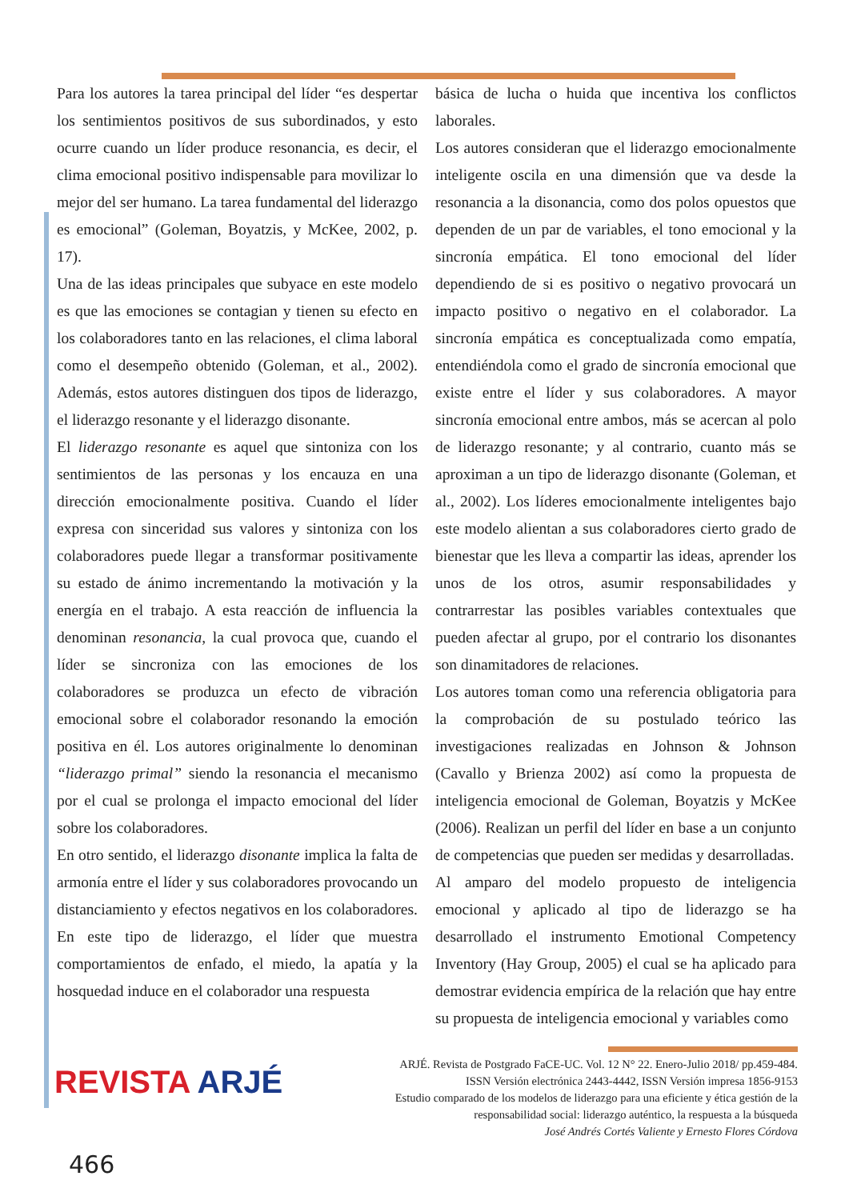Para los autores la tarea principal del líder “es despertar los sentimientos positivos de sus subordinados, y esto ocurre cuando un líder produce resonancia, es decir, el clima emocional positivo indispensable para movilizar lo mejor del ser humano. La tarea fundamental del liderazgo es emocional” (Goleman, Boyatzis, y McKee, 2002, p. 17).
Una de las ideas principales que subyace en este modelo es que las emociones se contagian y tienen su efecto en los colaboradores tanto en las relaciones, el clima laboral como el desempeño obtenido (Goleman, et al., 2002). Además, estos autores distinguen dos tipos de liderazgo, el liderazgo resonante y el liderazgo disonante.
El liderazgo resonante es aquel que sintoniza con los sentimientos de las personas y los encauza en una dirección emocionalmente positiva. Cuando el líder expresa con sinceridad sus valores y sintoniza con los colaboradores puede llegar a transformar positivamente su estado de ánimo incrementando la motivación y la energía en el trabajo. A esta reacción de influencia la denominan resonancia, la cual provoca que, cuando el líder se sincroniza con las emociones de los colaboradores se produzca un efecto de vibración emocional sobre el colaborador resonando la emoción positiva en él. Los autores originalmente lo denominan “liderazgo primal” siendo la resonancia el mecanismo por el cual se prolonga el impacto emocional del líder sobre los colaboradores.
En otro sentido, el liderazgo disonante implica la falta de armonía entre el líder y sus colaboradores provocando un distanciamiento y efectos negativos en los colaboradores. En este tipo de liderazgo, el líder que muestra comportamientos de enfado, el miedo, la apatía y la hosquedad induce en el colaborador una respuesta
básica de lucha o huida que incentiva los conflictos laborales.
Los autores consideran que el liderazgo emocionalmente inteligente oscila en una dimensión que va desde la resonancia a la disonancia, como dos polos opuestos que dependen de un par de variables, el tono emocional y la sincronía empática. El tono emocional del líder dependiendo de si es positivo o negativo provocará un impacto positivo o negativo en el colaborador. La sincronía empática es conceptualizada como empatía, entendiéndola como el grado de sincronía emocional que existe entre el líder y sus colaboradores. A mayor sincronía emocional entre ambos, más se acercan al polo de liderazgo resonante; y al contrario, cuanto más se aproximan a un tipo de liderazgo disonante (Goleman, et al., 2002). Los líderes emocionalmente inteligentes bajo este modelo alientan a sus colaboradores cierto grado de bienestar que les lleva a compartir las ideas, aprender los unos de los otros, asumir responsabilidades y contrarrestar las posibles variables contextuales que pueden afectar al grupo, por el contrario los disonantes son dinamitadores de relaciones.
Los autores toman como una referencia obligatoria para la comprobación de su postulado teórico las investigaciones realizadas en Johnson & Johnson (Cavallo y Brienza 2002) así como la propuesta de inteligencia emocional de Goleman, Boyatzis y McKee (2006). Realizan un perfil del líder en base a un conjunto de competencias que pueden ser medidas y desarrolladas.
Al amparo del modelo propuesto de inteligencia emocional y aplicado al tipo de liderazgo se ha desarrollado el instrumento Emotional Competency Inventory (Hay Group, 2005) el cual se ha aplicado para demostrar evidencia empírica de la relación que hay entre su propuesta de inteligencia emocional y variables como
REVISTA ARJÉ
ARJÉ. Revista de Postgrado FaCE-UC. Vol. 12 N° 22. Enero-Julio 2018/ pp.459-484.
ISSN Versión electrónica 2443-4442, ISSN Versión impresa 1856-9153
Estudio comparado de los modelos de liderazgo para una eficiente y ética gestión de la
responsabilidad social: liderazgo auténtico, la respuesta a la búsqueda
José Andrés Cortés Valiente y Ernesto Flores Córdova
466